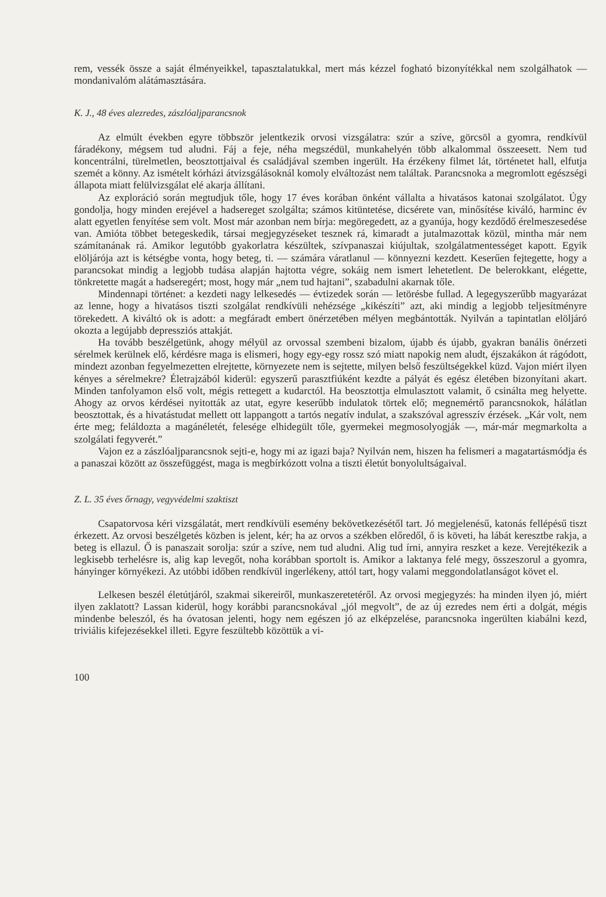rem, vessék össze a saját élményeikkel, tapasztalatukkal, mert más kézzel fogható bizonyítékkal nem szolgálhatok — mondanivalóm alátámasztására.
K. J., 48 éves alezredes, zászlóaljparancsnok
Az elmúlt években egyre többször jelentkezik orvosi vizsgálatra: szúr a szíve, görcsöl a gyomra, rendkívül fáradékony, mégsem tud aludni. Fáj a feje, néha megszédül, munkahelyén több alkalommal összeesett. Nem tud koncentrálni, türelmetlen, beosztottjaival és családjával szemben ingerült. Ha érzékeny filmet lát, történetet hall, elfutja szemét a könny. Az ismételt kórházi átvizsgálásoknál komoly elváltozást nem találtak. Parancsnoka a megromlott egészségi állapota miatt felülvizsgálat elé akarja állítani.
Az exploráció során megtudjuk tőle, hogy 17 éves korában önként vállalta a hivatásos katonai szolgálatot. Úgy gondolja, hogy minden erejével a hadsereget szolgálta; számos kitüntetése, dicsérete van, minősítése kiváló, harminc év alatt egyetlen fenyítése sem volt. Most már azonban nem bírja: megöregedett, az a gyanúja, hogy kezdődő érelmeszesedése van. Amióta többet betegeskedik, társai megjegyzéseket tesznek rá, kimaradt a jutalmazottak közül, mintha már nem számítanának rá. Amikor legutóbb gyakorlatra készültek, szívpanaszai kiújultak, szolgálatmentességet kapott. Egyik elöljárója azt is kétségbe vonta, hogy beteg, ti. — számára váratlanul — könnyezni kezdett. Keserűen fejtegette, hogy a parancsokat mindig a legjobb tudása alapján hajtotta végre, sokáig nem ismert lehetetlent. De belerokkant, elégette, tönkretette magát a hadseregért; most, hogy már „nem tud hajtani”, szabadulni akarnak tőle.
Mindennapi történet: a kezdeti nagy lelkesedés — évtizedek során — letörésbe fullad. A legegyszerűbb magyarázat az lenne, hogy a hivatásos tiszti szolgálat rendkívüli nehézsége „kikészíti” azt, aki mindig a legjobb teljesítményre törekedett. A kiváltó ok is adott: a megfáradt embert önérzetében mélyen megbántották. Nyilván a tapintatlan elöljáró okozta a legújabb depressziós attakját.
Ha tovább beszélgetünk, ahogy mélyül az orvossal szembeni bizalom, újabb és újabb, gyakran banális önérzeti sérelmek kerülnek elő, kérdésre maga is elismeri, hogy egy-egy rossz szó miatt napokig nem aludt, éjszakákon át rágódott, mindezt azonban fegyelmezetten elrejtette, környezete nem is sejtette, milyen belső feszültségekkel küzd. Vajon miért ilyen kényes a sérelmekre? Életrajzából kiderül: egyszerű parasztfiúként kezdte a pályát és egész életében bizonyítani akart. Minden tanfolyamon első volt, mégis rettegett a kudarctól. Ha beosztottja elmulasztott valamit, ő csinálta meg helyette. Ahogy az orvos kérdései nyitották az utat, egyre keserűbb indulatok törtek elő; megnemértő parancsnokok, hálátlan beosztottak, és a hivatástudat mellett ott lappangott a tartós negatív indulat, a szakszóval agresszív érzések. „Kár volt, nem érte meg; feláldozta a magánéletét, felesége elhidegült tőle, gyermekei megmosolyogják —, már-már megmarkolta a szolgálati fegyverét.”
Vajon ez a zászlóaljparancsnok sejti-e, hogy mi az igazi baja? Nyilván nem, hiszen ha felismeri a magatartásmódja és a panaszai között az összefüggést, maga is megbírkózott volna a tiszti életút bonyolultságaival.
Z. L. 35 éves őrnagy, vegyvédelmi szaktiszt
Csapatorvosa kéri vizsgálatát, mert rendkívüli esemény bekövetkezésétől tart. Jó megjelenésű, katonás fellépésű tiszt érkezett. Az orvosi beszélgetés közben is jelent, kér; ha az orvos a székben előredől, ő is követi, ha lábát keresztbe rakja, a beteg is ellazul. Ő is panaszait sorolja: szúr a szíve, nem tud aludni. Alig tud írni, annyira reszket a keze. Verejtékezik a legkisebb terhelésre is, alig kap levegőt, noha korábban sportolt is. Amikor a laktanya felé megy, összeszorul a gyomra, hányinger környékezi. Az utóbbi időben rendkívül ingerlékeny, attól tart, hogy valami meggondolatlanságot követ el.
Lelkesen beszél életútjáról, szakmai sikereiről, munkaszeretetéről. Az orvosi megjegyzés: ha minden ilyen jó, miért ilyen zaklatott? Lassan kiderül, hogy korábbi parancsnokával „jól megvolt”, de az új ezredes nem érti a dolgát, mégis mindenbe beleszól, és ha óvatosan jelenti, hogy nem egészen jó az elképzelése, parancsnoka ingerülten kiabálni kezd, triviális kifejezésekkel illeti. Egyre feszültebb közöttük a vi-
100